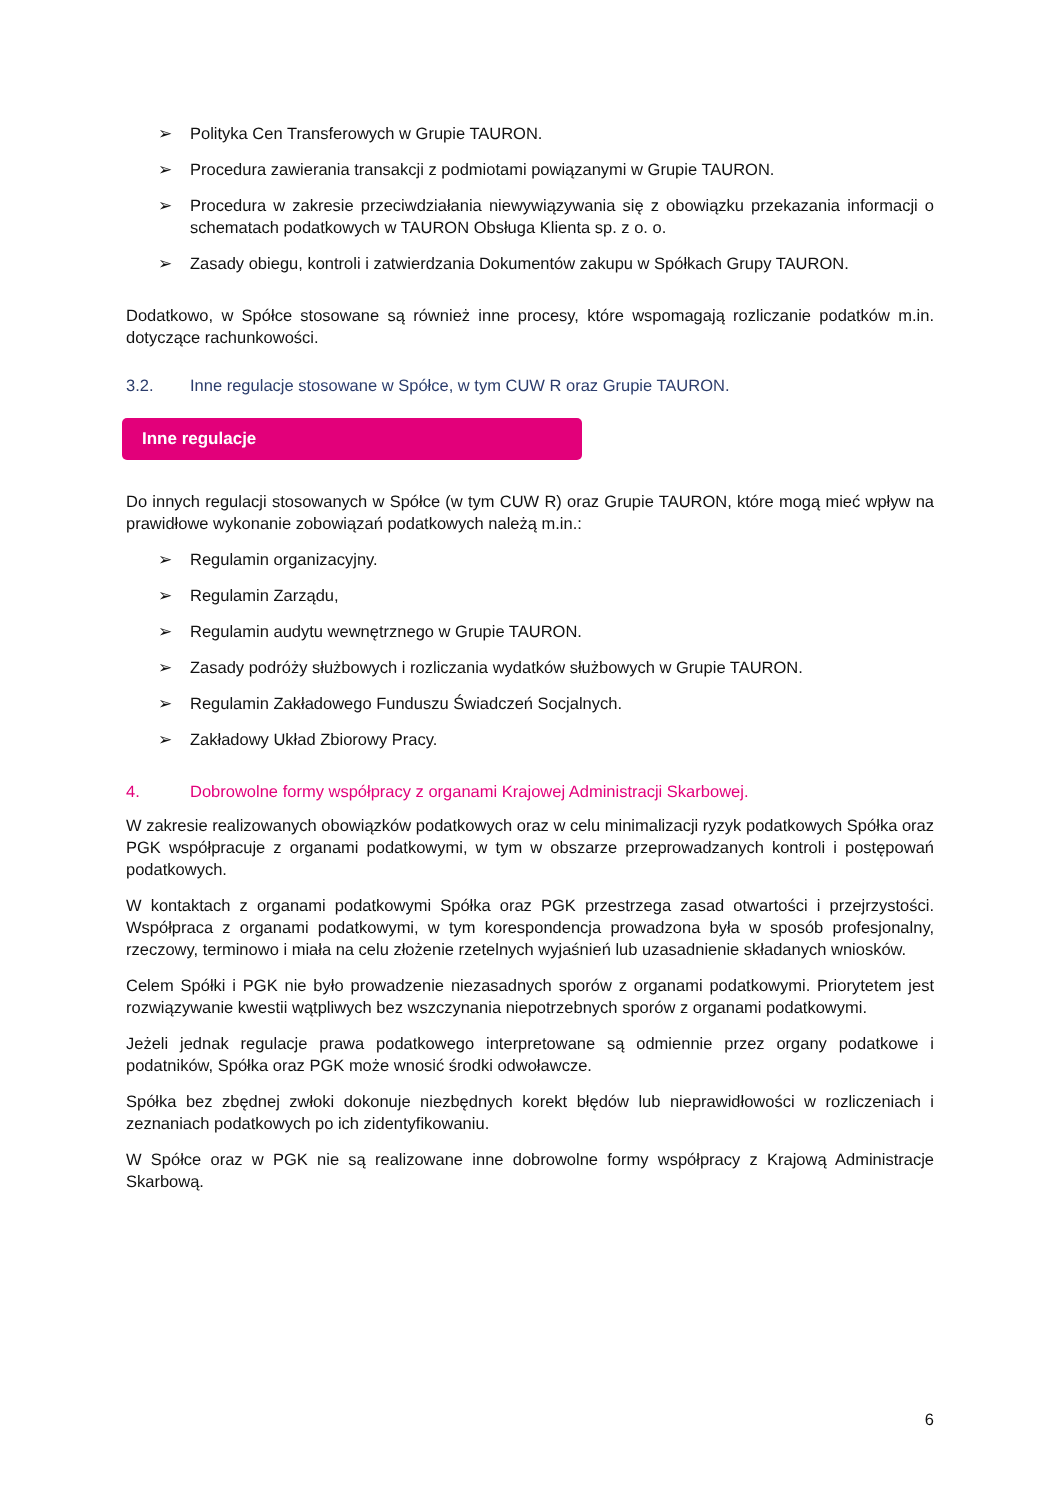➢ Polityka Cen Transferowych w Grupie TAURON.
➢ Procedura zawierania transakcji z podmiotami powiązanymi w Grupie TAURON.
➢ Procedura w zakresie przeciwdziałania niewywiązywania się z obowiązku przekazania informacji o schematach podatkowych w TAURON Obsługa Klienta sp. z o. o.
➢ Zasady obiegu, kontroli i zatwierdzania Dokumentów zakupu w Spółkach Grupy TAURON.
Dodatkowo, w Spółce stosowane są również inne procesy, które wspomagają rozliczanie podatków m.in. dotyczące rachunkowości.
3.2. Inne regulacje stosowane w Spółce, w tym CUW R oraz Grupie TAURON.
Inne regulacje
Do innych regulacji stosowanych w Spółce (w tym CUW R) oraz Grupie TAURON, które mogą mieć wpływ na prawidłowe wykonanie zobowiązań podatkowych należą m.in.:
➢ Regulamin organizacyjny.
➢ Regulamin Zarządu,
➢ Regulamin audytu wewnętrznego w Grupie TAURON.
➢ Zasady podróży służbowych i rozliczania wydatków służbowych w Grupie TAURON.
➢ Regulamin Zakładowego Funduszu Świadczeń Socjalnych.
➢ Zakładowy Układ Zbiorowy Pracy.
4. Dobrowolne formy współpracy z organami Krajowej Administracji Skarbowej.
W zakresie realizowanych obowiązków podatkowych oraz w celu minimalizacji ryzyk podatkowych Spółka oraz PGK współpracuje z organami podatkowymi, w tym w obszarze przeprowadzanych kontroli i postępowań podatkowych.
W kontaktach z organami podatkowymi Spółka oraz PGK przestrzega zasad otwartości i przejrzystości. Współpraca z organami podatkowymi, w tym korespondencja prowadzona była w sposób profesjonalny, rzeczowy, terminowo i miała na celu złożenie rzetelnych wyjaśnień lub uzasadnienie składanych wniosków.
Celem Spółki i PGK nie było prowadzenie niezasadnych sporów z organami podatkowymi. Priorytetem jest rozwiązywanie kwestii wątpliwych bez wszczynania niepotrzebnych sporów z organami podatkowymi.
Jeżeli jednak regulacje prawa podatkowego interpretowane są odmiennie przez organy podatkowe i podatników, Spółka oraz PGK może wnosić środki odwoławcze.
Spółka bez zbędnej zwłoki dokonuje niezbędnych korekt błędów lub nieprawidłowości w rozliczeniach i zeznaniach podatkowych po ich zidentyfikowaniu.
W Spółce oraz w PGK nie są realizowane inne dobrowolne formy współpracy z Krajową Administracje Skarbową.
6